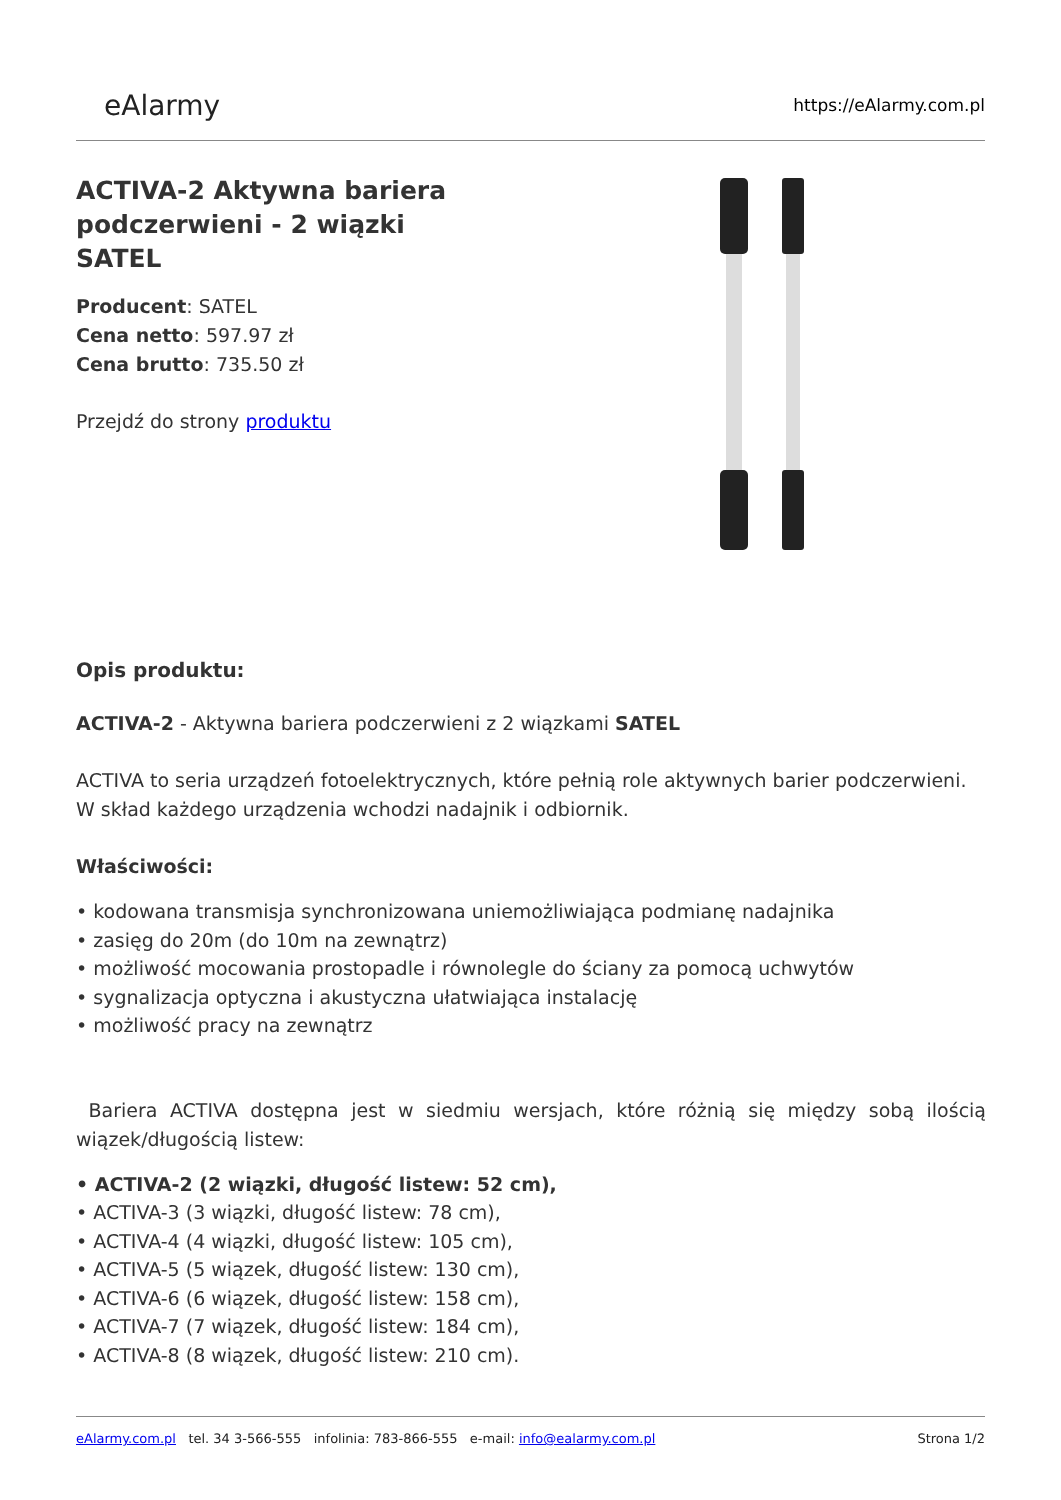eAlarmy
https://eAlarmy.com.pl
ACTIVA-2 Aktywna bariera podczerwieni - 2 wiązki SATEL
Producent: SATEL
Cena netto: 597.97 zł
Cena brutto: 735.50 zł
Przejdź do strony produktu
Opis produktu:
ACTIVA-2 - Aktywna bariera podczerwieni z 2 wiązkami SATEL
ACTIVA to seria urządzeń fotoelektrycznych, które pełnią role aktywnych barier podczerwieni. W skład każdego urządzenia wchodzi nadajnik i odbiornik.
Właściwości:
• kodowana transmisja synchronizowana uniemożliwiająca podmianę nadajnika
• zasięg do 20m (do 10m na zewnątrz)
• możliwość mocowania prostopadle i równolegle do ściany za pomocą uchwytów
• sygnalizacja optyczna i akustyczna ułatwiająca instalację
• możliwość pracy na zewnątrz
Bariera ACTIVA dostępna jest w siedmiu wersjach, które różnią się między sobą ilością wiązek/długością listew:
• ACTIVA-2 (2 wiązki, długość listew: 52 cm),
• ACTIVA-3 (3 wiązki, długość listew: 78 cm),
• ACTIVA-4 (4 wiązki, długość listew: 105 cm),
• ACTIVA-5 (5 wiązek, długość listew: 130 cm),
• ACTIVA-6 (6 wiązek, długość listew: 158 cm),
• ACTIVA-7 (7 wiązek, długość listew: 184 cm),
• ACTIVA-8 (8 wiązek, długość listew: 210 cm).
eAlarmy.com.pl tel. 34 3-566-555 infolinia: 783-866-555 e-mail: info@ealarmy.com.pl
Strona 1/2